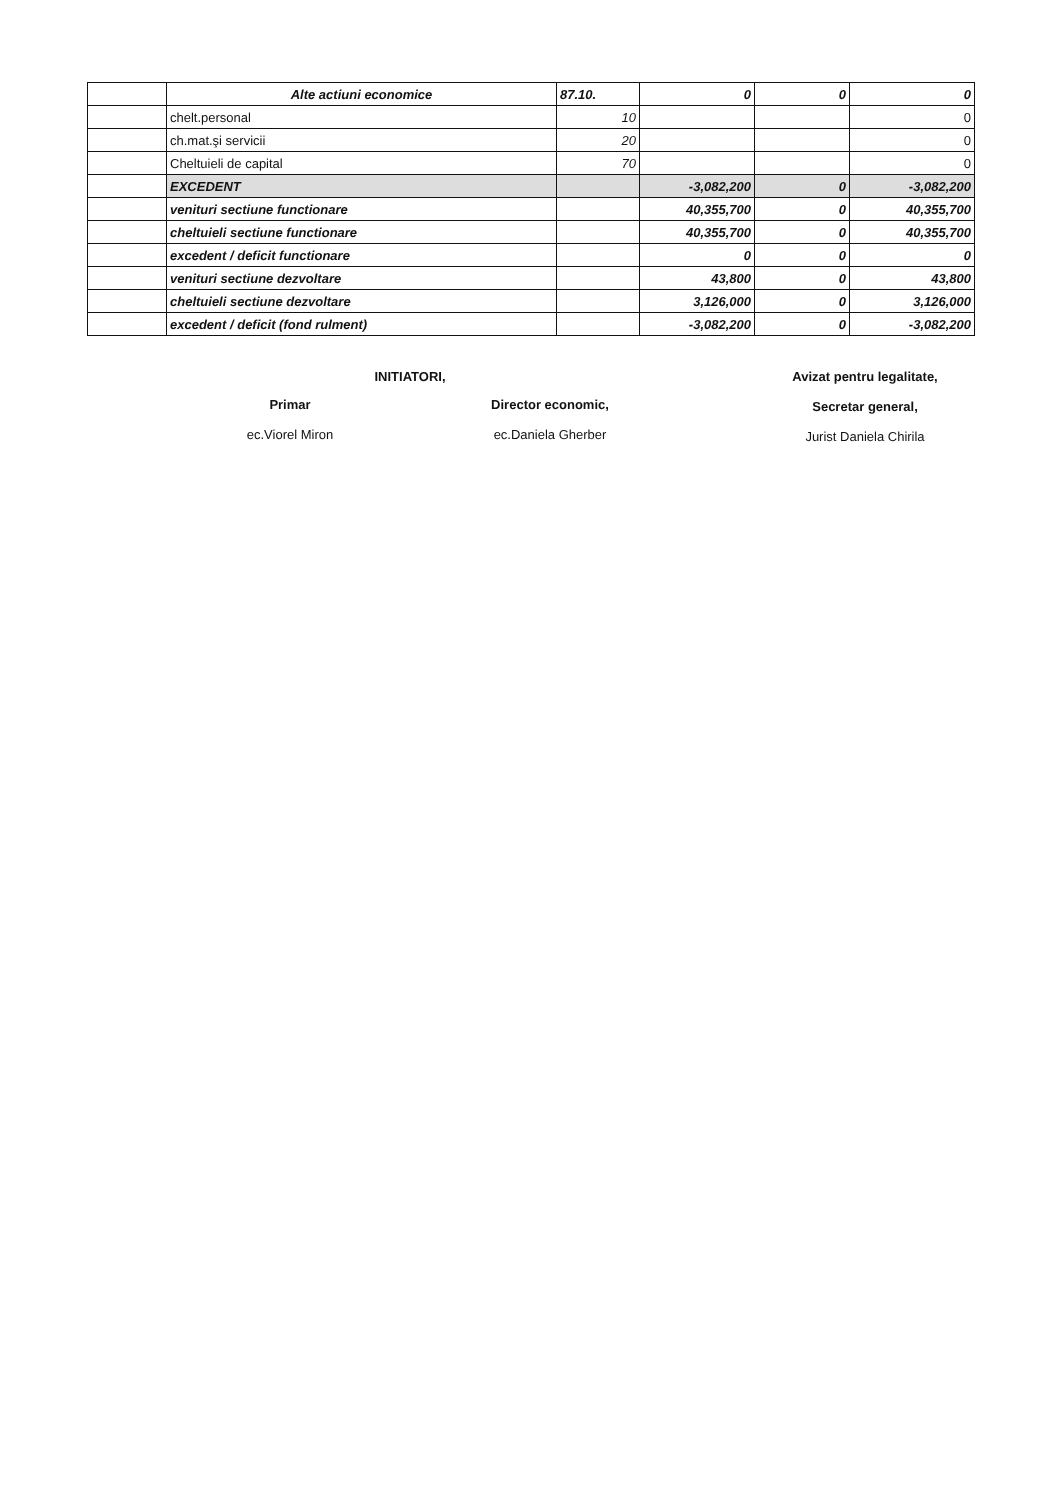| | Alte actiuni economice | 87.10. | 0 | 0 | 0 |
| | chelt.personal | 10 | | | 0 |
| | ch.mat.şi servicii | 20 | | | 0 |
| | Cheltuieli de capital | 70 | | | 0 |
| | EXCEDENT | | -3,082,200 | 0 | -3,082,200 |
| | venituri sectiune functionare | | 40,355,700 | 0 | 40,355,700 |
| | cheltuieli sectiune functionare | | 40,355,700 | 0 | 40,355,700 |
| | excedent / deficit functionare | | 0 | 0 | 0 |
| | venituri sectiune dezvoltare | | 43,800 | 0 | 43,800 |
| | cheltuieli sectiune dezvoltare | | 3,126,000 | 0 | 3,126,000 |
| | excedent / deficit (fond rulment) | | -3,082,200 | 0 | -3,082,200 |
Primar
ec.Viorel Miron
INITIATORI,
Director economic,
ec.Daniela Gherber
Avizat pentru legalitate,
Secretar general,
Jurist Daniela Chirila